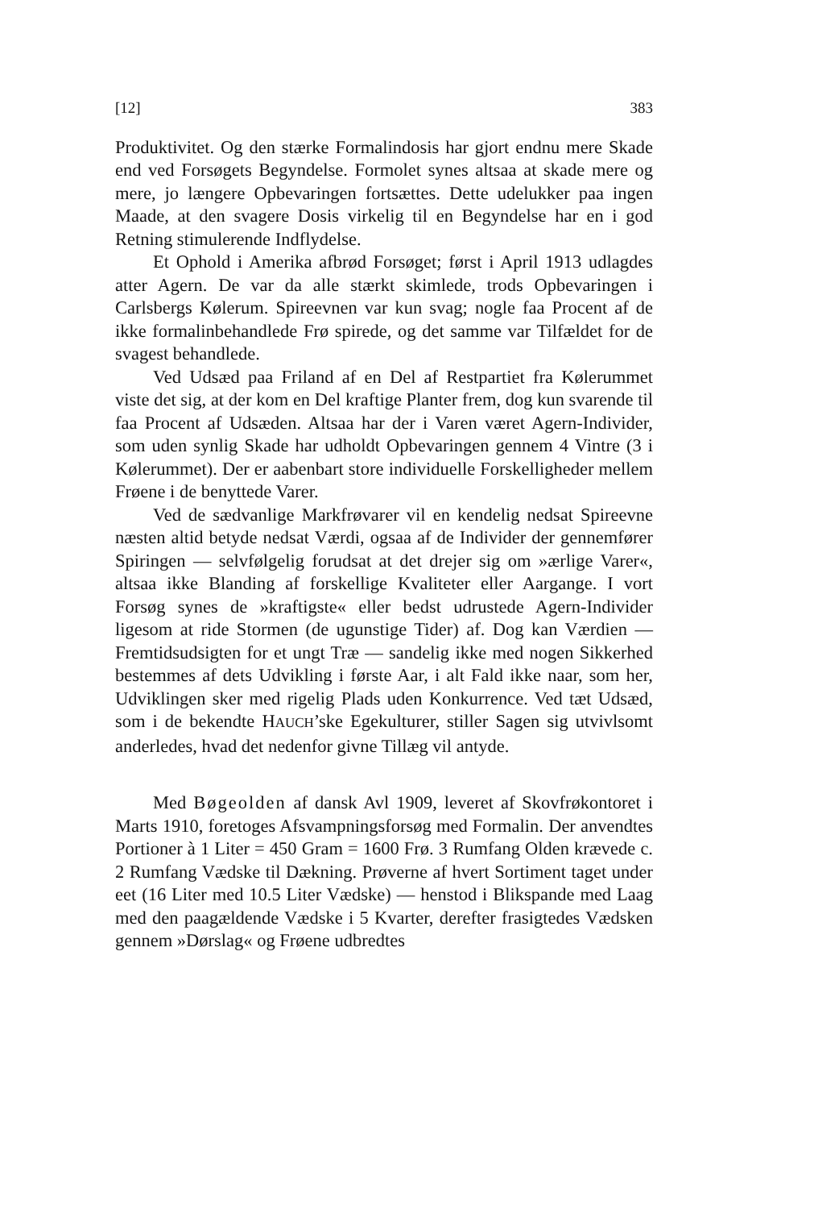[12] 383
Produktivitet. Og den stærke Formalindosis har gjort endnu mere Skade end ved Forsøgets Begyndelse. Formolet synes altsaa at skade mere og mere, jo længere Opbevaringen fortsættes. Dette udelukker paa ingen Maade, at den svagere Dosis virkelig til en Begyndelse har en i god Retning stimulerende Indflydelse.
Et Ophold i Amerika afbrød Forsøget; først i April 1913 udlagdes atter Agern. De var da alle stærkt skimlede, trods Opbevaringen i Carlsbergs Kølerum. Spireevnen var kun svag; nogle faa Procent af de ikke formalinbehandlede Frø spirede, og det samme var Tilfældet for de svagest behandlede.
Ved Udsæd paa Friland af en Del af Restpartiet fra Kølerummet viste det sig, at der kom en Del kraftige Planter frem, dog kun svarende til faa Procent af Udsæden. Altsaa har der i Varen været Agern-Individer, som uden synlig Skade har udholdt Opbevaringen gennem 4 Vintre (3 i Kølerummet). Der er aabenbart store individuelle Forskelligheder mellem Frøene i de benyttede Varer.
Ved de sædvanlige Markfrøvarer vil en kendelig nedsat Spireevne næsten altid betyde nedsat Værdi, ogsaa af de Individer der gennemfører Spiringen — selvfølgelig forudsat at det drejer sig om »ærlige Varer«, altsaa ikke Blanding af forskellige Kvaliteter eller Aargange. I vort Forsøg synes de »kraftigste« eller bedst udrustede Agern-Individer ligesom at ride Stormen (de ugunstige Tider) af. Dog kan Værdien — Fremtidsudsigten for et ungt Træ — sandelig ikke med nogen Sikkerhed bestemmes af dets Udvikling i første Aar, i alt Fald ikke naar, som her, Udviklingen sker med rigelig Plads uden Konkurrence. Ved tæt Udsæd, som i de bekendte HAUCH’ske Egekulturer, stiller Sagen sig utvivlsomt anderledes, hvad det nedenfor givne Tillæg vil antyde.
Med Bøgeolden af dansk Avl 1909, leveret af Skovfrøkontoret i Marts 1910, foretoges Afsvampningsforsøg med Formalin. Der anvendtes Portioner à 1 Liter = 450 Gram = 1600 Frø. 3 Rumfang Olden krævede c. 2 Rumfang Vædske til Dækning. Prøverne af hvert Sortiment taget under eet (16 Liter med 10.5 Liter Vædske) — henstod i Blikspande med Laag med den paagældende Vædske i 5 Kvarter, derefter frasigtedes Vædsken gennem »Dørslag« og Frøene udbredtes